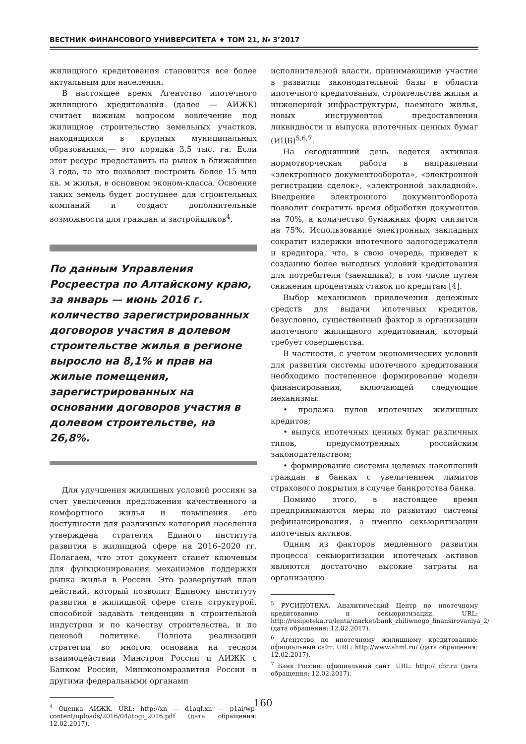ВЕСТНИК ФИНАНСОВОГО УНИВЕРСИТЕТА ♦ ТОМ 21, № 3’2017
жилищного кредитования становится все более актуальным для населения.
В настоящее время Агентство ипотечного жилищного кредитования (далее — АИЖК) считает важным вопросом вовлечение под жилищное строительство земельных участков, находящихся в крупных муниципальных образованиях,— это порядка 3,5 тыс. га. Если этот ресурс предоставить на рынок в ближайшие 3 года, то это позволит построить более 15 млн кв. м жилья, в основном эконом-класса. Освоение таких земель будет доступнее для строительных компаний и создаст дополнительные возможности для граждан и застройщиков<sup>4</sup>.
По данным Управления Росреестра по Алтайскому краю, за январь — июнь 2016 г. количество зарегистрированных договоров участия в долевом строительстве жилья в регионе выросло на 8,1% и прав на жилые помещения, зарегистрированных на основании договоров участия в долевом строительстве, на 26,8%.
Для улучшения жилищных условий россиян за счет увеличения предложения качественного и комфортного жилья и повышения его доступности для различных категорий населения утверждена стратегия Единого института развития в жилищной сфере на 2016–2020 гг. Полагаем, что этот документ станет ключевым для функционирования механизмов поддержки рынка жилья в России. Это развернутый план действий, который позволит Единому институту развития в жилищной сфере стать структурой, способной задавать тенденции в строительной индустрии и по качеству строительства, и по ценовой политике. Полнота реализации стратегии во многом основана на тесном взаимодействии Минстроя России и АИЖК с Банком России, Минэкономразвития России и другими федеральными органами
<sup>4</sup> Оценка АИЖК. URL: http://xn — d1aqf.xn — p1ai/wp-content/uploads/2016/04/itogi_2016.pdf (дата обращения: 12.02.2017).
исполнительной власти, принимающими участие в развитии законодательной базы в области ипотечного кредитования, строительства жилья и инженерной инфраструктуры, наемного жилья, новых инструментов предоставления ликвидности и выпуска ипотечных ценных бумаг (ИЦБ)<sup>5,6,7</sup>.
На сегодняшний день ведется активная нормотворческая работа в направлении «электронного документооборота», «электронной регистрации сделок», «электронной закладной». Внедрение электронного документооборота позволит сократить время обработки документов на 70%, а количество бумажных форм снизится на 75%. Использование электронных закладных сократит издержки ипотечного залогодержателя и кредитора, что, в свою очередь, приведет к созданию более выгодных условий кредитования для потребителя (заемщика), в том числе путем снижения процентных ставок по кредитам [4].
Выбор механизмов привлечения денежных средств для выдачи ипотечных кредитов, безусловно, существенный фактор в организации ипотечного жилищного кредитования, который требует совершенства.
В частности, с учетом экономических условий для развития системы ипотечного кредитования необходимо постепенное формирование модели финансирования, включающей следующие механизмы:
• продажа пулов ипотечных жилищных кредитов;
• выпуск ипотечных ценных бумаг различных типов, предусмотренных российским законодательством;
• формирование системы целевых накоплений граждан в банках с увеличением лимитов страхового покрытия в случае банкротства банка.
Помимо этого, в настоящее время предпринимаются меры по развитию системы рефинансирования, а именно секьюритизации ипотечных активов.
Одним из факторов медленного развития процесса секьюритизации ипотечных активов являются достаточно высокие затраты на организацию
<sup>5</sup> РУСИПОТЕКА. Аналитический Центр по ипотечному кредитованию и секьюритизации. URL: http://rusipoteka.ru/lenta/market/bank_zhiliwnogo_finansirovaniya_2/ (дата обращения: 12.02.2017).
<sup>6</sup> Агентство по ипотечному жилищному кредитованию: официальный сайт. URL: http://www.ahml.ru/ (дата обращения: 12.02.2017).
<sup>7</sup> Банк России: официальный сайт. URL: http:// cbr.ru (дата обращения: 12.02.2017).
160